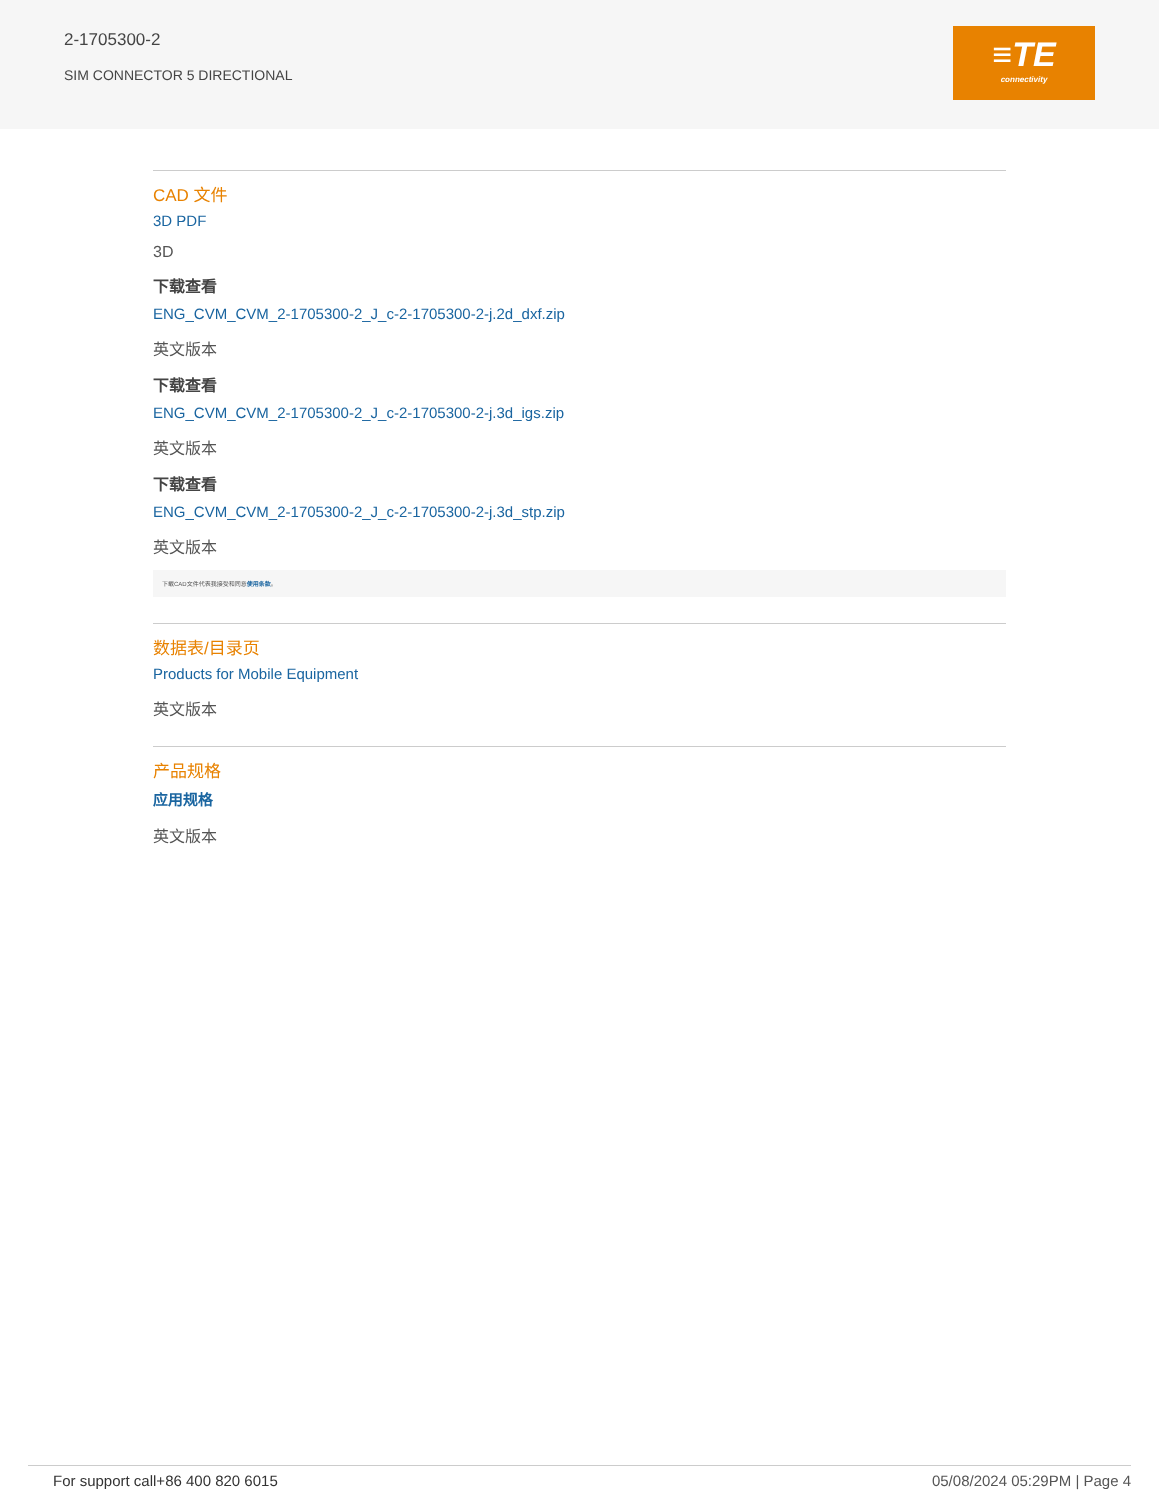2-1705300-2
SIM CONNECTOR 5 DIRECTIONAL
≡TE
connectivity
CAD 文件
3D PDF
3D
下载查看
ENG_CVM_CVM_2-1705300-2_J_c-2-1705300-2-j.2d_dxf.zip
英文版本
下载查看
ENG_CVM_CVM_2-1705300-2_J_c-2-1705300-2-j.3d_igs.zip
英文版本
下载查看
ENG_CVM_CVM_2-1705300-2_J_c-2-1705300-2-j.3d_stp.zip
英文版本
下载CAD文件代表我接受和同意使用条款。
数据表/目录页
Products for Mobile Equipment
英文版本
产品规格
应用规格
英文版本
For support call+86 400 820 6015 05/08/2024 05:29PM | Page 4